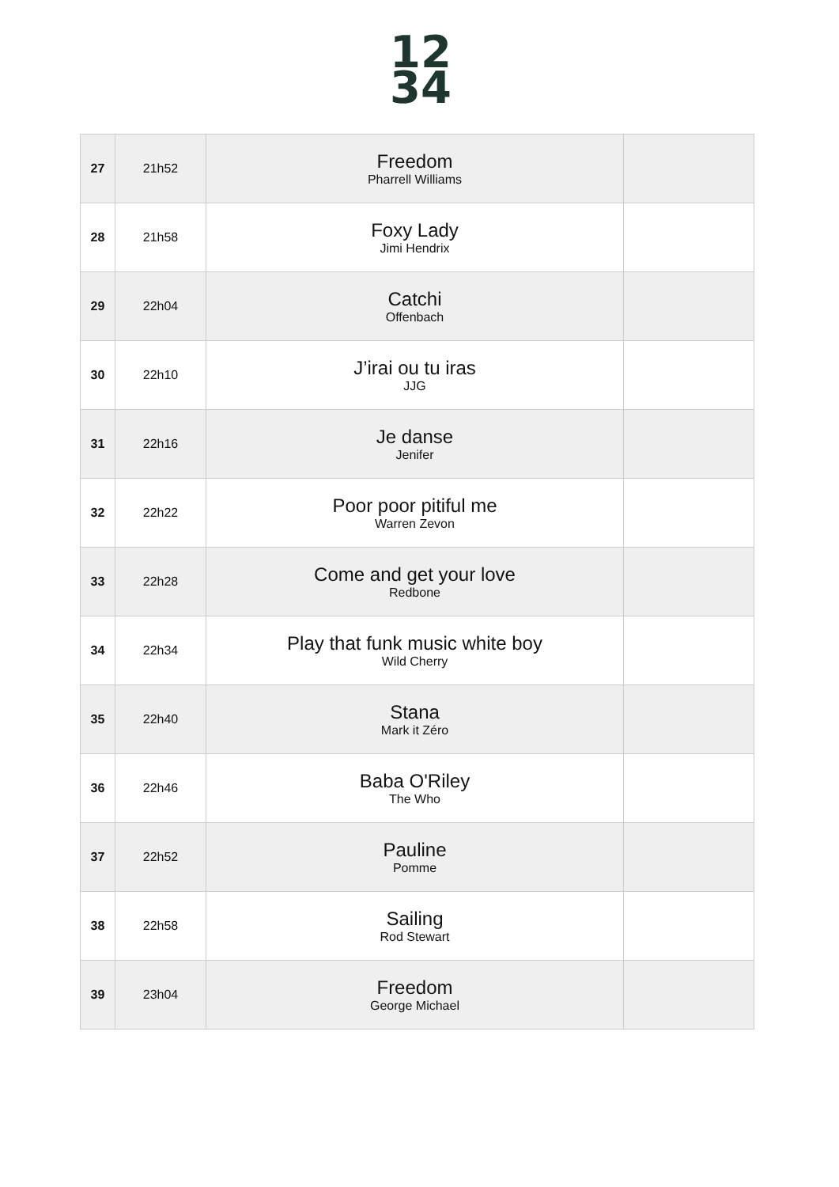12
34
| 27 | 21h52 | Freedom Pharrell Williams | |
| 28 | 21h58 | Foxy Lady Jimi Hendrix | |
| 29 | 22h04 | Catchi Offenbach | |
| 30 | 22h10 | J’irai ou tu iras JJG | |
| 31 | 22h16 | Je danse Jenifer | |
| 32 | 22h22 | Poor poor pitiful me Warren Zevon | |
| 33 | 22h28 | Come and get your love Redbone | |
| 34 | 22h34 | Play that funk music white boy Wild Cherry | |
| 35 | 22h40 | Stana Mark it Zéro | |
| 36 | 22h46 | Baba O'Riley The Who | |
| 37 | 22h52 | Pauline Pomme | |
| 38 | 22h58 | Sailing Rod Stewart | |
| 39 | 23h04 | Freedom George Michael | |